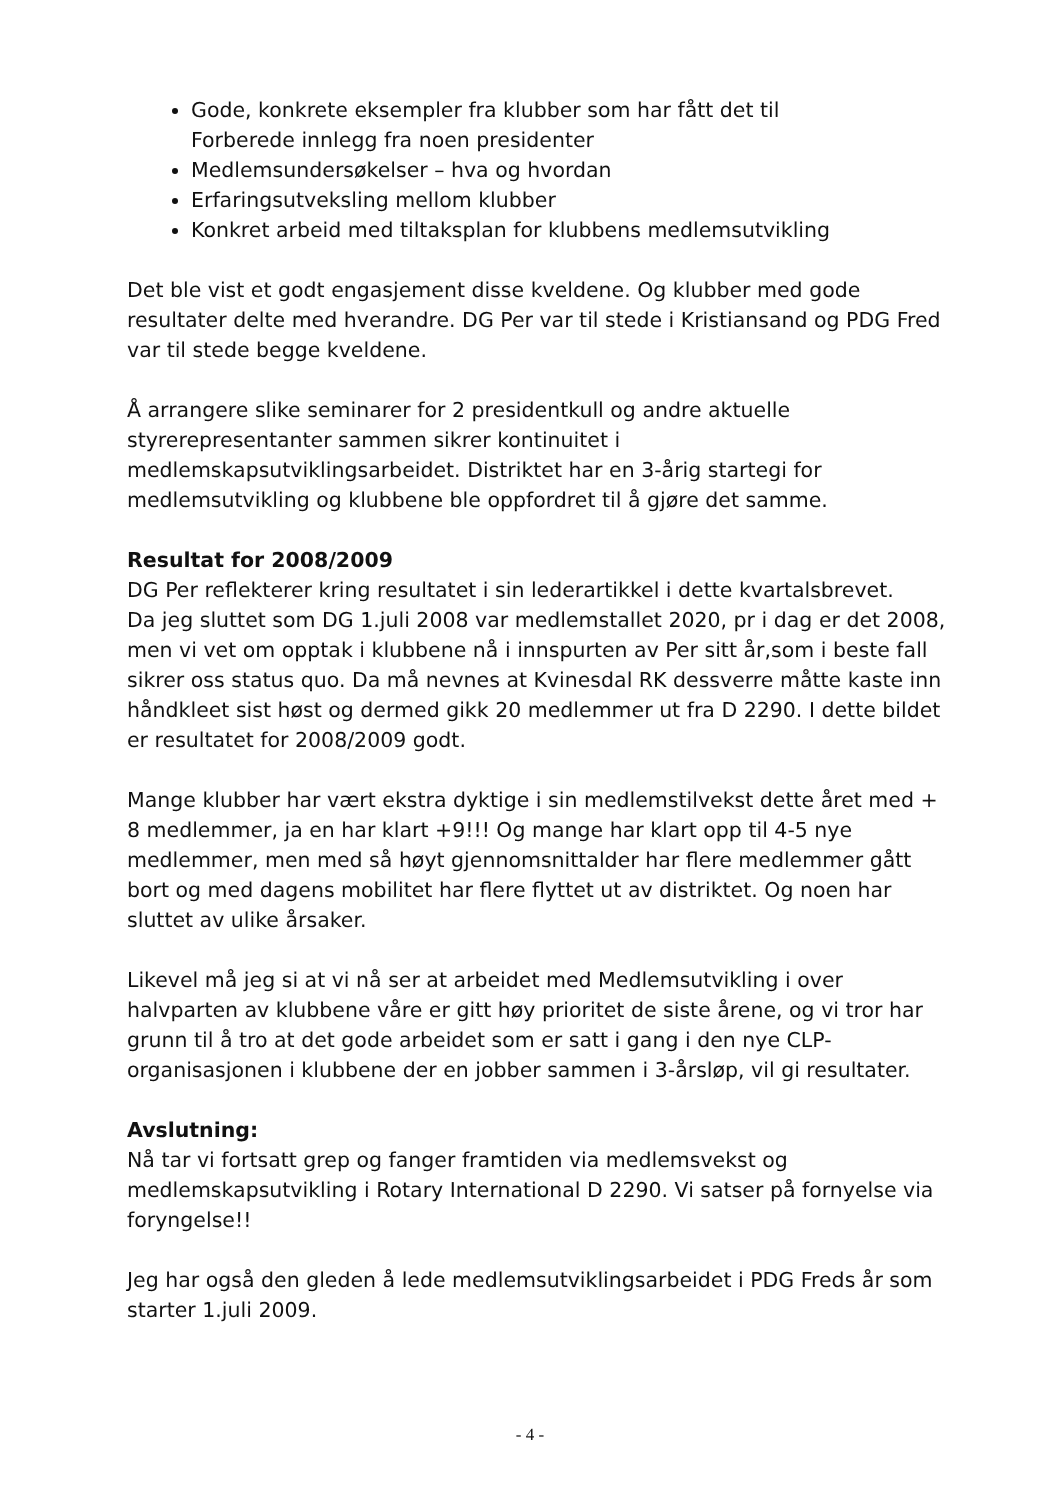Gode, konkrete eksempler fra klubber som har fått det til
Forberede innlegg fra noen presidenter
Medlemsundersøkelser – hva og hvordan
Erfaringsutveksling mellom klubber
Konkret arbeid med tiltaksplan for klubbens medlemsutvikling
Det ble vist et godt engasjement disse kveldene. Og klubber med gode resultater delte med hverandre. DG Per var til stede i Kristiansand og PDG Fred var til stede begge kveldene.
Å arrangere slike seminarer for 2 presidentkull og andre aktuelle styrerepresentanter sammen sikrer kontinuitet i medlemskapsutviklingsarbeidet. Distriktet har en 3-årig startegi for medlemsutvikling og klubbene ble oppfordret til å gjøre det samme.
Resultat for 2008/2009
DG Per reflekterer kring resultatet i sin lederartikkel i dette kvartalsbrevet.
Da jeg sluttet som DG 1.juli 2008 var medlemstallet 2020, pr i dag er det 2008, men vi vet om opptak i klubbene nå i innspurten av Per sitt år,som i beste fall sikrer oss status quo. Da må nevnes at Kvinesdal RK dessverre måtte kaste inn håndkleet sist høst og dermed gikk 20 medlemmer ut fra D 2290. I dette bildet er resultatet for 2008/2009 godt.
Mange klubber har vært ekstra dyktige i sin medlemstilvekst dette året med + 8 medlemmer, ja en har klart +9!!! Og mange har klart opp til 4-5 nye medlemmer, men med så høyt gjennomsnittalder har flere medlemmer gått bort og med dagens mobilitet har flere flyttet ut av distriktet. Og noen har sluttet av ulike årsaker.
Likevel må jeg si at vi nå ser at arbeidet med Medlemsutvikling i over halvparten av klubbene våre er gitt høy prioritet de siste årene, og vi tror har grunn til å tro at det gode arbeidet som er satt i gang i den nye CLP- organisasjonen i klubbene der en jobber sammen i 3-årsløp, vil gi resultater.
Avslutning:
Nå tar vi fortsatt grep og fanger framtiden via medlemsvekst og medlemskapsutvikling i Rotary International D 2290. Vi satser på fornyelse via foryngelse!!
Jeg har også den gleden å lede medlemsutviklingsarbeidet i PDG Freds år som starter 1.juli 2009.
- 4 -